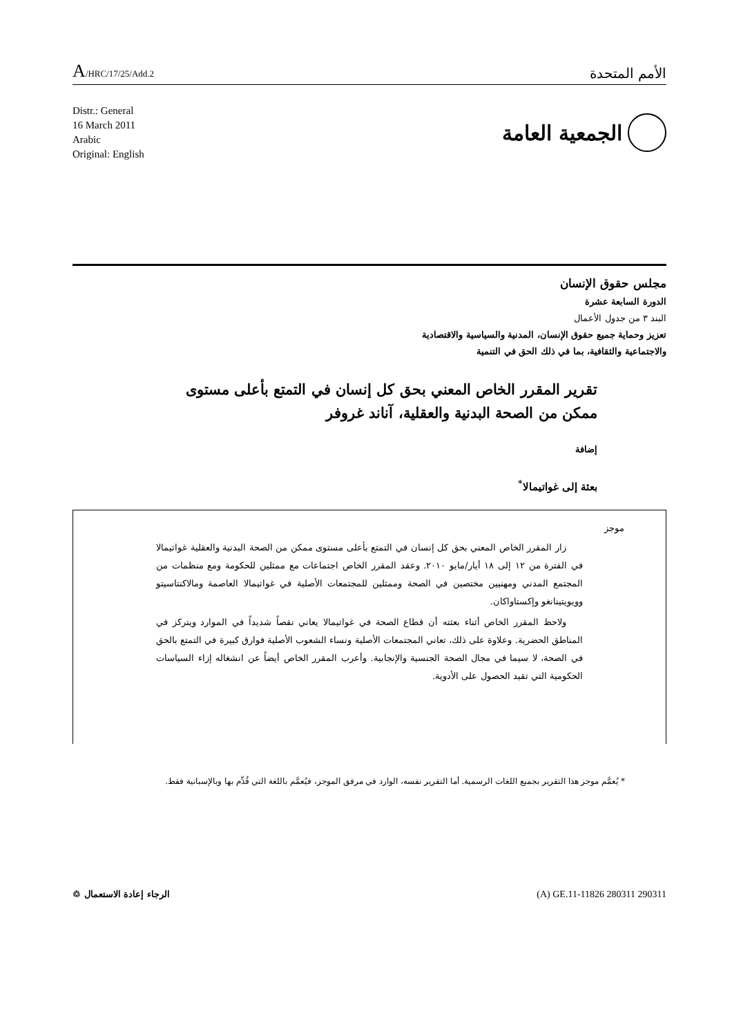A/HRC/17/25/Add.2
الأمم المتحدة
Distr.: General
16 March 2011
Arabic
Original: English
الجمعية العامة
مجلس حقوق الإنسان
الدورة السابعة عشرة
البند ٣ من جدول الأعمال
تعزيز وحماية جميع حقوق الإنسان، المدنية والسياسية والاقتصادية
والاجتماعية والثقافية، بما في ذلك الحق في التنمية
تقرير المقرر الخاص المعني بحق كل إنسان في التمتع بأعلى مستوى ممكن من الصحة البدنية والعقلية، آناند غروفر
إضافة
بعثة إلى غواتيمالا<sup>*</sup>
موجز
زار المقرر الخاص المعني بحق كل إنسان في التمتع بأعلى مستوى ممكن من الصحة البدنية والعقلية غواتيمالا في الفترة من ١٢ إلى ١٨ أيار/مايو ٢٠١٠. وعقد المقرر الخاص اجتماعات مع ممثلين للحكومة ومع منظمات من المجتمع المدني ومهنيين مختصين في الصحة وممثلين للمجتمعات الأصلية في غواتيمالا العاصمة ومالاكنتاسيتو وويويتينانغو وإكستاواكان.
ولاحظ المقرر الخاص أثناء بعثته أن قطاع الصحة في غواتيمالا يعاني نقصاً شديداً في الموارد ويتركز في المناطق الحضرية. وعلاوة على ذلك، تعاني المجتمعات الأصلية ونساء الشعوب الأصلية فوارق كبيرة في التمتع بالحق في الصحة، لا سيما في مجال الصحة الجنسية والإنجابية. وأعرب المقرر الخاص أيضاً عن انشغاله إزاء السياسات الحكومية التي تقيد الحصول على الأدوية.
* يُعمَّم موجز هذا التقرير بجميع اللغات الرسمية. أما التقرير نفسه، الوارد في مرفق الموجز، فيُعمَّم باللغة التي قُدِّم بها وبالإسبانية فقط.
الرجاء إعادة الاستعمال ♲ (A) GE.11-11826 280311 290311